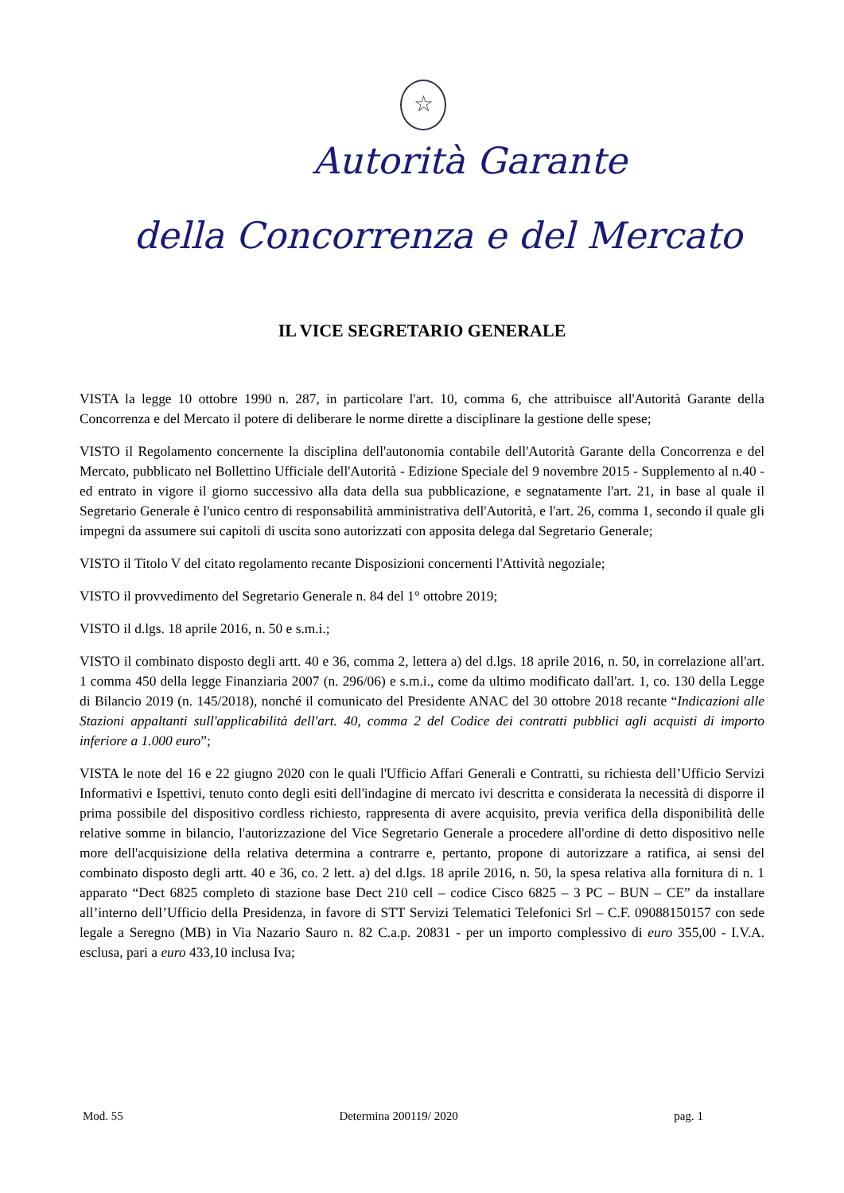☆
Autorità Garante
della Concorrenza e del Mercato
IL VICE SEGRETARIO GENERALE
VISTA la legge 10 ottobre 1990 n. 287, in particolare l'art. 10, comma 6, che attribuisce all'Autorità Garante della Concorrenza e del Mercato il potere di deliberare le norme dirette a disciplinare la gestione delle spese;
VISTO il Regolamento concernente la disciplina dell'autonomia contabile dell'Autorità Garante della Concorrenza e del Mercato, pubblicato nel Bollettino Ufficiale dell'Autorità - Edizione Speciale del 9 novembre 2015 - Supplemento al n.40 - ed entrato in vigore il giorno successivo alla data della sua pubblicazione, e segnatamente l'art. 21, in base al quale il Segretario Generale è l'unico centro di responsabilità amministrativa dell'Autorità, e l'art. 26, comma 1, secondo il quale gli impegni da assumere sui capitoli di uscita sono autorizzati con apposita delega dal Segretario Generale;
VISTO il Titolo V del citato regolamento recante Disposizioni concernenti l'Attività negoziale;
VISTO il provvedimento del Segretario Generale n. 84 del 1° ottobre 2019;
VISTO il d.lgs. 18 aprile 2016, n. 50 e s.m.i.;
VISTO il combinato disposto degli artt. 40 e 36, comma 2, lettera a) del d.lgs. 18 aprile 2016, n. 50, in correlazione all'art. 1 comma 450 della legge Finanziaria 2007 (n. 296/06) e s.m.i., come da ultimo modificato dall'art. 1, co. 130 della Legge di Bilancio 2019 (n. 145/2018), nonché il comunicato del Presidente ANAC del 30 ottobre 2018 recante “Indicazioni alle Stazioni appaltanti sull'applicabilità dell'art. 40, comma 2 del Codice dei contratti pubblici agli acquisti di importo inferiore a 1.000 euro”;
VISTA le note del 16 e 22 giugno 2020 con le quali l'Ufficio Affari Generali e Contratti, su richiesta dell’Ufficio Servizi Informativi e Ispettivi, tenuto conto degli esiti dell'indagine di mercato ivi descritta e considerata la necessità di disporre il prima possibile del dispositivo cordless richiesto, rappresenta di avere acquisito, previa verifica della disponibilità delle relative somme in bilancio, l'autorizzazione del Vice Segretario Generale a procedere all'ordine di detto dispositivo nelle more dell'acquisizione della relativa determina a contrarre e, pertanto, propone di autorizzare a ratifica, ai sensi del combinato disposto degli artt. 40 e 36, co. 2 lett. a) del d.lgs. 18 aprile 2016, n. 50, la spesa relativa alla fornitura di n. 1 apparato “Dect 6825 completo di stazione base Dect 210 cell – codice Cisco 6825 – 3 PC – BUN – CE” da installare all’interno dell’Ufficio della Presidenza, in favore di STT Servizi Telematici Telefonici Srl – C.F. 09088150157 con sede legale a Seregno (MB) in Via Nazario Sauro n. 82 C.a.p. 20831 - per un importo complessivo di euro 355,00 - I.V.A. esclusa, pari a euro 433,10 inclusa Iva;
Mod. 55 Determina 200119/ 2020 pag. 1